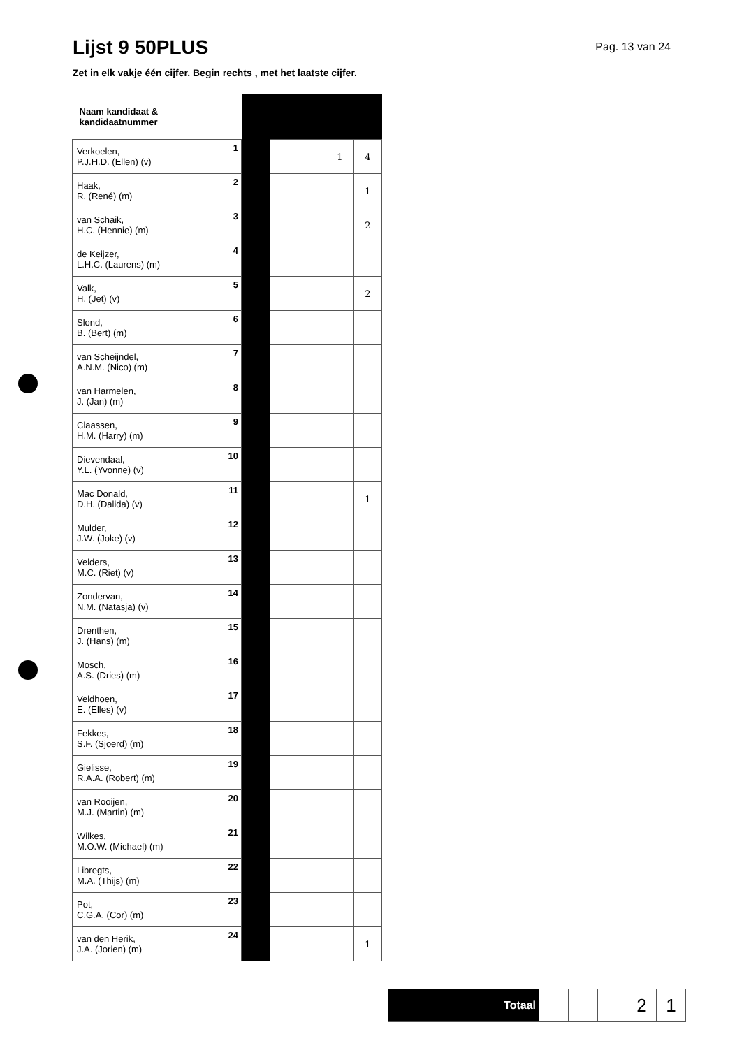Lijst 9 50PLUS
Pag. 13 van 24
Zet in elk vakje één cijfer. Begin rechts , met het laatste cijfer.
| Naam kandidaat & kandidaatnummer | | | | | | |
| Verkoelen, P.J.H.D. (Ellen) (v) | 1 | | | | 1 | 4 |
| Haak, R. (René) (m) | 2 | | | | | 1 |
| van Schaik, H.C. (Hennie) (m) | 3 | | | | | 2 |
| de Keijzer, L.H.C. (Laurens) (m) | 4 | | | | | |
| Valk, H. (Jet) (v) | 5 | | | | | 2 |
| Slond, B. (Bert) (m) | 6 | | | | | |
| van Scheijndel, A.N.M. (Nico) (m) | 7 | | | | | |
| van Harmelen, J. (Jan) (m) | 8 | | | | | |
| Claassen, H.M. (Harry) (m) | 9 | | | | | |
| Dievendaal, Y.L. (Yvonne) (v) | 10 | | | | | |
| Mac Donald, D.H. (Dalida) (v) | 11 | | | | | 1 |
| Mulder, J.W. (Joke) (v) | 12 | | | | | |
| Velders, M.C. (Riet) (v) | 13 | | | | | |
| Zondervan, N.M. (Natasja) (v) | 14 | | | | | |
| Drenthen, J. (Hans) (m) | 15 | | | | | |
| Mosch, A.S. (Dries) (m) | 16 | | | | | |
| Veldhoen, E. (Elles) (v) | 17 | | | | | |
| Fekkes, S.F. (Sjoerd) (m) | 18 | | | | | |
| Gielisse, R.A.A. (Robert) (m) | 19 | | | | | |
| van Rooijen, M.J. (Martin) (m) | 20 | | | | | |
| Wilkes, M.O.W. (Michael) (m) | 21 | | | | | |
| Libregts, M.A. (Thijs) (m) | 22 | | | | | |
| Pot, C.G.A. (Cor) (m) | 23 | | | | | |
| van den Herik, J.A. (Jorien) (m) | 24 | | | | | 1 |
| Totaal | | | | 2 | 1 |